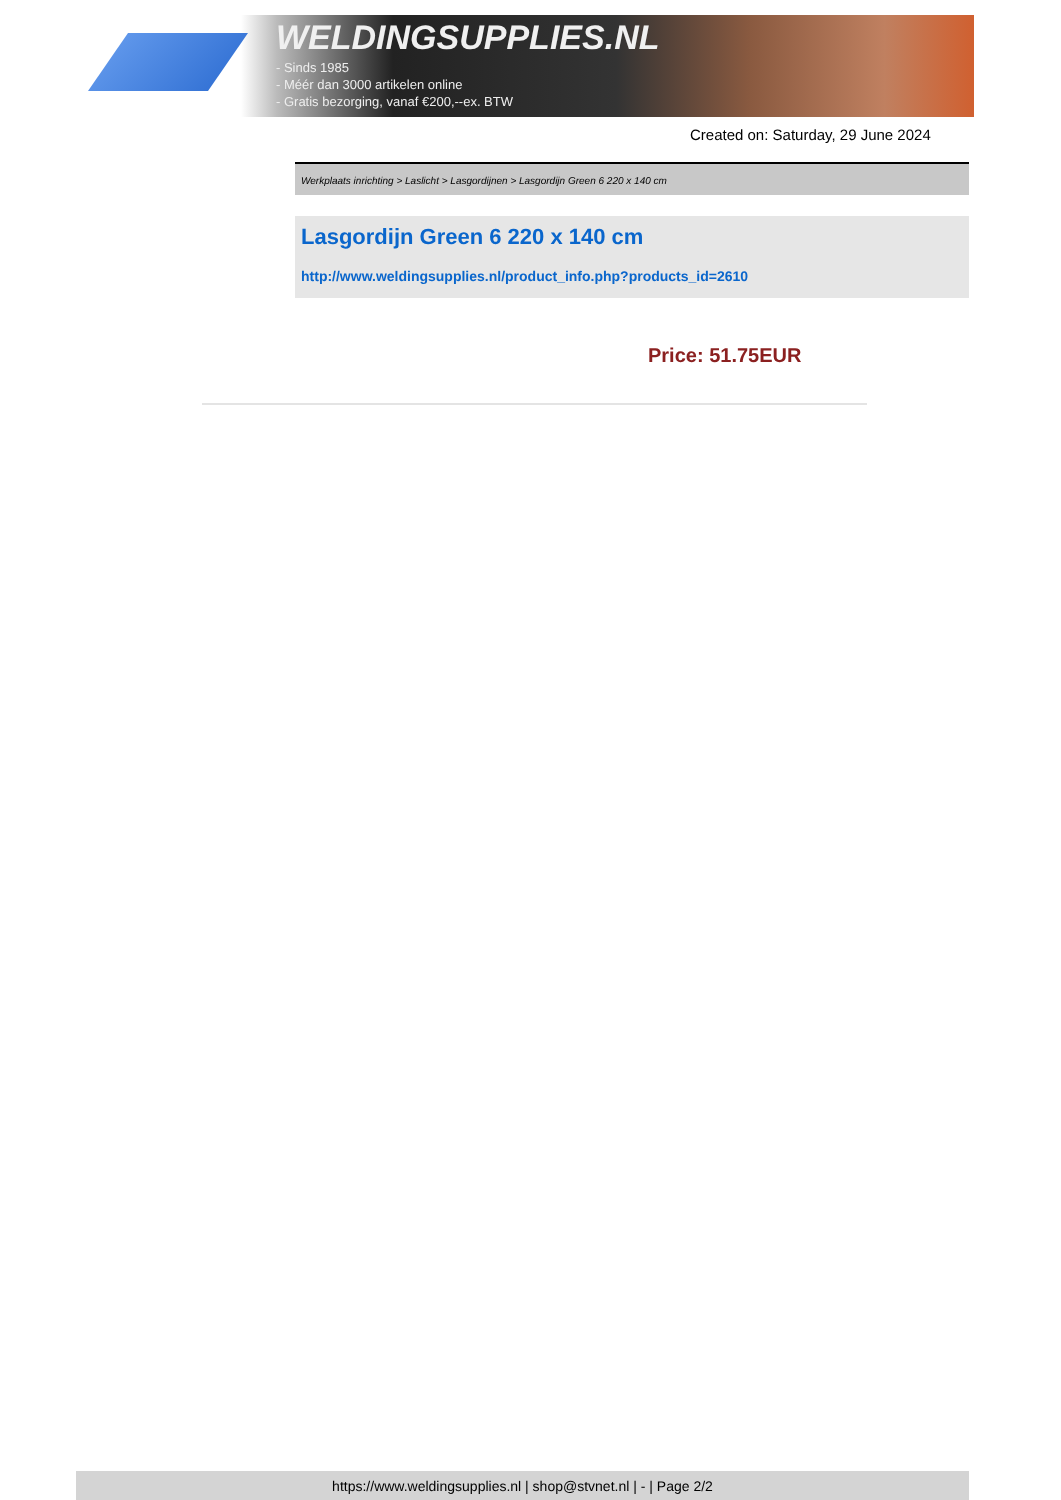WELDINGSUPPLIES.NL
- Sinds 1985
- Méér dan 3000 artikelen online
- Gratis bezorging, vanaf €200,--ex. BTW
Created on: Saturday, 29 June 2024
Werkplaats inrichting > Laslicht > Lasgordijnen > Lasgordijn Green 6 220 x 140 cm
Lasgordijn Green 6 220 x 140 cm
http://www.weldingsupplies.nl/product_info.php?products_id=2610
Price: 51.75EUR
https://www.weldingsupplies.nl | shop@stvnet.nl | - | Page 2/2